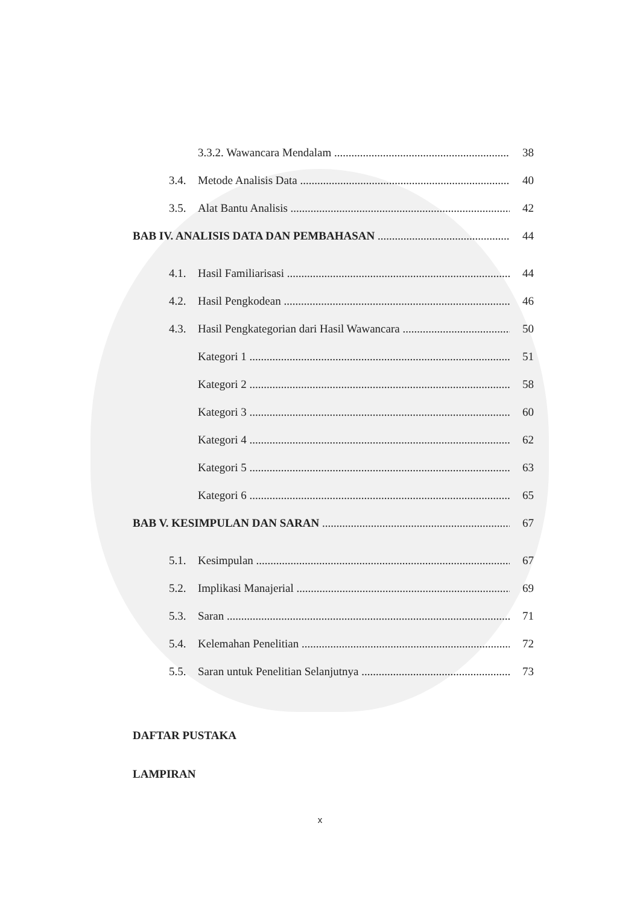3.3.2. Wawancara Mendalam 38
3.4. Metode Analisis Data 40
3.5. Alat Bantu Analisis 42
BAB IV. ANALISIS DATA DAN PEMBAHASAN 44
4.1. Hasil Familiarisasi 44
4.2. Hasil Pengkodean 46
4.3. Hasil Pengkategorian dari Hasil Wawancara 50
Kategori 1 51
Kategori 2 58
Kategori 3 60
Kategori 4 62
Kategori 5 63
Kategori 6 65
BAB V. KESIMPULAN DAN SARAN 67
5.1. Kesimpulan 67
5.2. Implikasi Manajerial 69
5.3. Saran 71
5.4. Kelemahan Penelitian 72
5.5. Saran untuk Penelitian Selanjutnya 73
DAFTAR PUSTAKA
LAMPIRAN
x